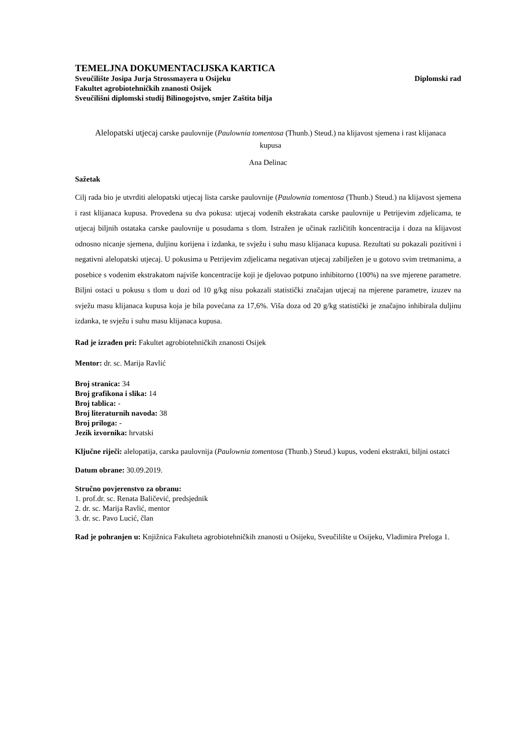TEMELJNA DOKUMENTACIJSKA KARTICA
Sveučilište Josipa Jurja Strossmayera u Osijeku Diplomski rad
Fakultet agrobiotehničkih znanosti Osijek
Sveučilišni diplomski studij Bilinogojstvo, smjer Zaštita bilja
Alelopatski utjecaj carske paulovnije (Paulownia tomentosa (Thunb.) Steud.) na klijavost sjemena i rast klijanaca kupusa
Ana Delinac
Sažetak
Cilj rada bio je utvrditi alelopatski utjecaj lista carske paulovnije (Paulownia tomentosa (Thunb.) Steud.) na klijavost sjemena i rast klijanaca kupusa. Provedena su dva pokusa: utjecaj vodenih ekstrakata carske paulovnije u Petrijevim zdjelicama, te utjecaj biljnih ostataka carske paulovnije u posudama s tlom. Istražen je učinak različitih koncentracija i doza na klijavost odnosno nicanje sjemena, duljinu korijena i izdanka, te svježu i suhu masu klijanaca kupusa. Rezultati su pokazali pozitivni i negativni alelopatski utjecaj. U pokusima u Petrijevim zdjelicama negativan utjecaj zabilježen je u gotovo svim tretmanima, a posebice s vodenim ekstrakatom najviše koncentracije koji je djelovao potpuno inhibitorno (100%) na sve mjerene parametre. Biljni ostaci u pokusu s tlom u dozi od 10 g/kg nisu pokazali statistički značajan utjecaj na mjerene parametre, izuzev na svježu masu klijanaca kupusa koja je bila povećana za 17,6%. Viša doza od 20 g/kg statistički je značajno inhibirala duljinu izdanka, te svježu i suhu masu klijanaca kupusa.
Rad je izrađen pri: Fakultet agrobiotehničkih znanosti Osijek
Mentor: dr. sc. Marija Ravlić
Broj stranica: 34
Broj grafikona i slika: 14
Broj tablica: -
Broj literaturnih navoda: 38
Broj priloga: -
Jezik izvornika: hrvatski
Ključne riječi: alelopatija, carska paulovnija (Paulownia tomentosa (Thunb.) Steud.) kupus, vodeni ekstrakti, biljni ostatci
Datum obrane: 30.09.2019.
Stručno povjerenstvo za obranu:
1. prof.dr. sc. Renata Baličević, predsjednik
2. dr. sc. Marija Ravlić, mentor
3. dr. sc. Pavo Lucić, član
Rad je pohranjen u: Knjižnica Fakulteta agrobiotehničkih znanosti u Osijeku, Sveučilište u Osijeku, Vladimira Preloga 1.